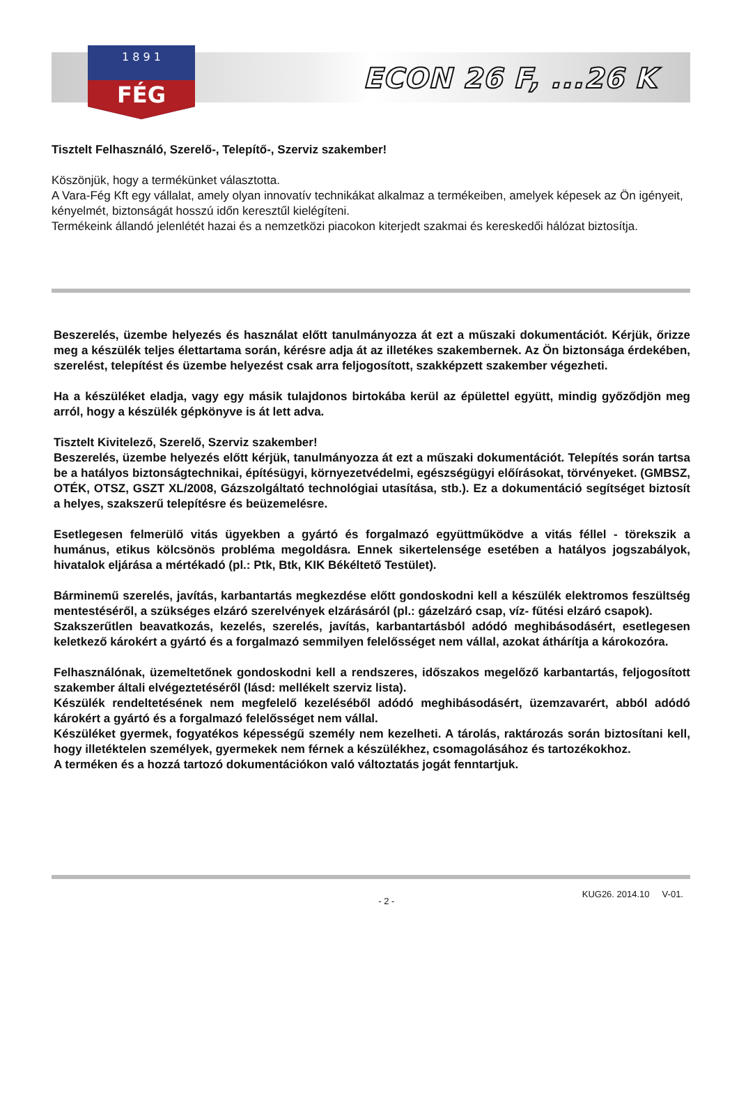1 8 9 1
FÉG
ECON 26 F, ...26 K
Tisztelt Felhasználó, Szerelő-, Telepítő-, Szerviz szakember!
Köszönjük, hogy a termékünket választotta.
A Vara-Fég Kft egy vállalat, amely olyan innovatív technikákat alkalmaz a termékeiben, amelyek képesek az Ön igényeit, kényelmét, biztonságát hosszú időn keresztűl kielégíteni.
Termékeink állandó jelenlétét hazai és a nemzetközi piacokon kiterjedt szakmai és kereskedői hálózat biztosítja.
Beszerelés, üzembe helyezés és használat előtt tanulmányozza át ezt a műszaki dokumentációt. Kérjük, őrizze meg a készülék teljes élettartama során, kérésre adja át az illetékes szakembernek. Az Ön biztonsága érdekében, szerelést, telepítést és üzembe helyezést csak arra feljogosított, szakképzett szakember végezheti.
Ha a készüléket eladja, vagy egy másik tulajdonos birtokába kerül az épülettel együtt, mindig győződjön meg arról, hogy a készülék gépkönyve is át lett adva.
Tisztelt Kivitelező, Szerelő, Szerviz szakember!
Beszerelés, üzembe helyezés előtt kérjük, tanulmányozza át ezt a műszaki dokumentációt. Telepítés során tartsa be a hatályos biztonságtechnikai, építésügyi, környezetvédelmi, egészségügyi előírásokat, törvényeket. (GMBSZ, OTÉK, OTSZ, GSZT XL/2008, Gázszolgáltató technológiai utasítása, stb.). Ez a dokumentáció segítséget biztosít a helyes, szakszerű telepítésre és beüzemelésre.
Esetlegesen felmerülő vitás ügyekben a gyártó és forgalmazó együttműködve a vitás féllel - törekszik a humánus, etikus kölcsönös probléma megoldásra. Ennek sikertelensége esetében a hatályos jogszabályok, hivatalok eljárása a mértékadó (pl.: Ptk, Btk, KIK Békéltető Testület).
Bárminemű szerelés, javítás, karbantartás megkezdése előtt gondoskodni kell a készülék elektromos feszültség mentestéséről, a szükséges elzáró szerelvények elzárásáról (pl.: gázelzáró csap, víz- fűtési elzáró csapok).
Szakszerűtlen beavatkozás, kezelés, szerelés, javítás, karbantartásból adódó meghibásodásért, esetlegesen keletkező károkért a gyártó és a forgalmazó semmilyen felelősséget nem vállal, azokat áthárítja a károkozóra.
Felhasználónak, üzemeltetőnek gondoskodni kell a rendszeres, időszakos megelőző karbantartás, feljogosított szakember általi elvégeztetéséről (lásd: mellékelt szerviz lista).
Készülék rendeltetésének nem megfelelő kezeléséből adódó meghibásodásért, üzemzavarért, abból adódó károkért a gyártó és a forgalmazó felelősséget nem vállal.
Készüléket gyermek, fogyatékos képességű személy nem kezelheti. A tárolás, raktározás során biztosítani kell, hogy illetéktelen személyek, gyermekek nem férnek a készülékhez, csomagolásához és tartozékokhoz.
A terméken és a hozzá tartozó dokumentációkon való változtatás jogát fenntartjuk.
- 2 - KUG26. 2014.10 V-01.